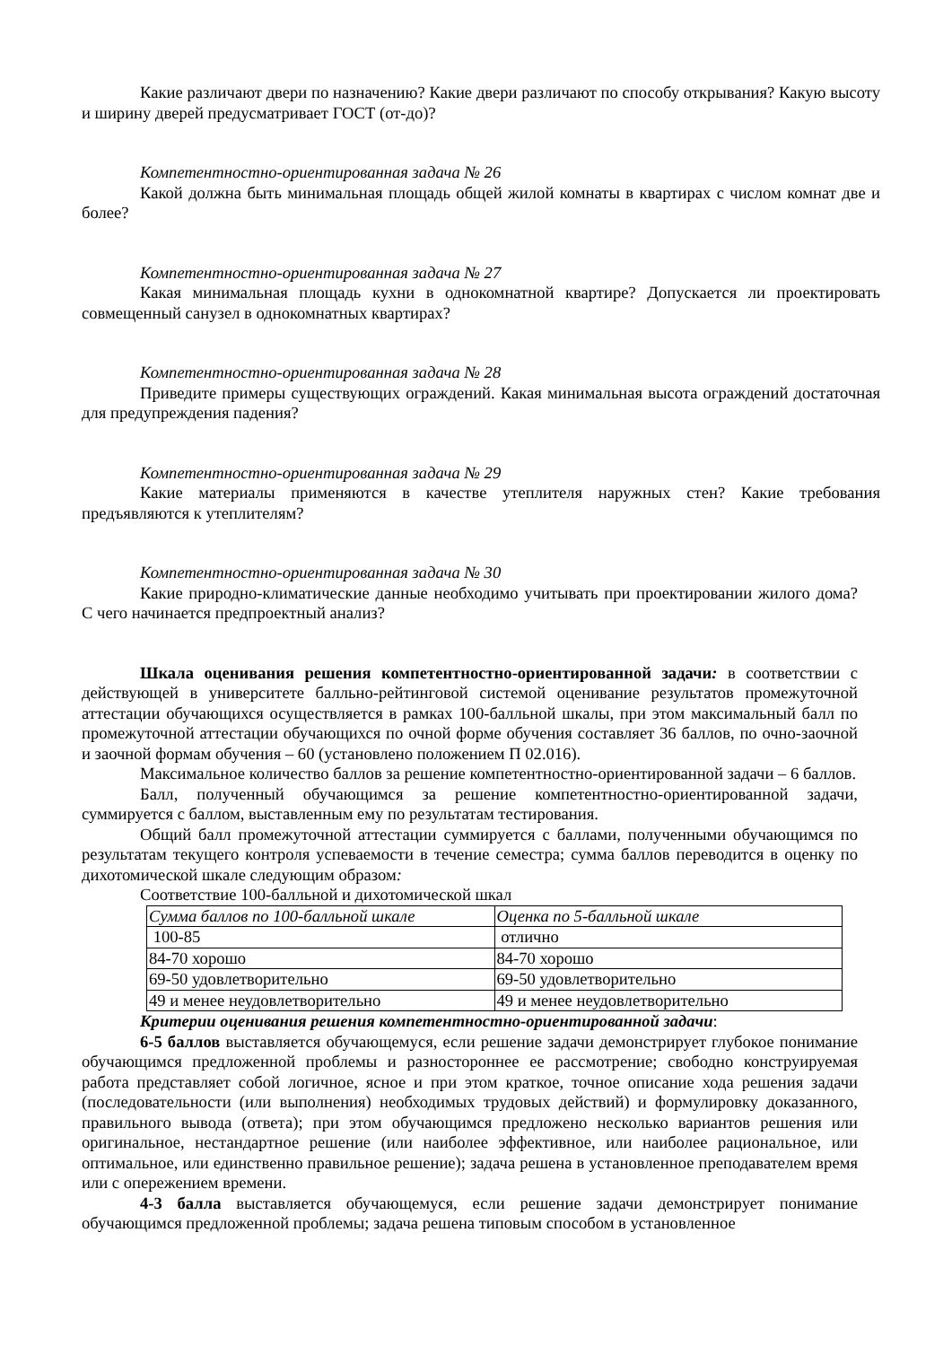Какие различают двери по назначению? Какие двери различают по способу открывания? Какую высоту и ширину дверей предусматривает ГОСТ (от-до)?
Компетентностно-ориентированная задача № 26
Какой должна быть минимальная площадь общей жилой комнаты в квартирах с числом комнат две и более?
Компетентностно-ориентированная задача № 27
Какая минимальная площадь кухни в однокомнатной квартире? Допускается ли проектировать совмещенный санузел в однокомнатных квартирах?
Компетентностно-ориентированная задача № 28
Приведите примеры существующих ограждений. Какая минимальная высота ограждений достаточная для предупреждения падения?
Компетентностно-ориентированная задача № 29
Какие материалы применяются в качестве утеплителя наружных стен? Какие требования предъявляются к утеплителям?
Компетентностно-ориентированная задача № 30
Какие природно-климатические данные необходимо учитывать при проектировании жилого дома? С чего начинается предпроектный анализ?
Шкала оценивания решения компетентностно-ориентированной задачи: в соответствии с действующей в университете балльно-рейтинговой системой оценивание результатов промежуточной аттестации обучающихся осуществляется в рамках 100-балльной шкалы, при этом максимальный балл по промежуточной аттестации обучающихся по очной форме обучения составляет 36 баллов, по очно-заочной и заочной формам обучения – 60 (установлено положением П 02.016).
Максимальное количество баллов за решение компетентностно-ориентированной задачи – 6 баллов.
Балл, полученный обучающимся за решение компетентностно-ориентированной задачи, суммируется с баллом, выставленным ему по результатам тестирования.
Общий балл промежуточной аттестации суммируется с баллами, полученными обучающимся по результатам текущего контроля успеваемости в течение семестра; сумма баллов переводится в оценку по дихотомической шкале следующим образом:
Соответствие 100-балльной и дихотомической шкал
| Сумма баллов по 100-балльной шкале | Оценка по 5-балльной шкале |
| 100-85 | отлично |
| 84-70 хорошо | 84-70 хорошо |
| 69-50 удовлетворительно | 69-50 удовлетворительно |
| 49 и менее неудовлетворительно | 49 и менее неудовлетворительно |
Критерии оценивания решения компетентностно-ориентированной задачи:
6-5 баллов выставляется обучающемуся, если решение задачи демонстрирует глубокое понимание обучающимся предложенной проблемы и разностороннее ее рассмотрение; свободно конструируемая работа представляет собой логичное, ясное и при этом краткое, точное описание хода решения задачи (последовательности (или выполнения) необходимых трудовых действий) и формулировку доказанного, правильного вывода (ответа); при этом обучающимся предложено несколько вариантов решения или оригинальное, нестандартное решение (или наиболее эффективное, или наиболее рациональное, или оптимальное, или единственно правильное решение); задача решена в установленное преподавателем время или с опережением времени.
4-3 балла выставляется обучающемуся, если решение задачи демонстрирует понимание обучающимся предложенной проблемы; задача решена типовым способом в установленное